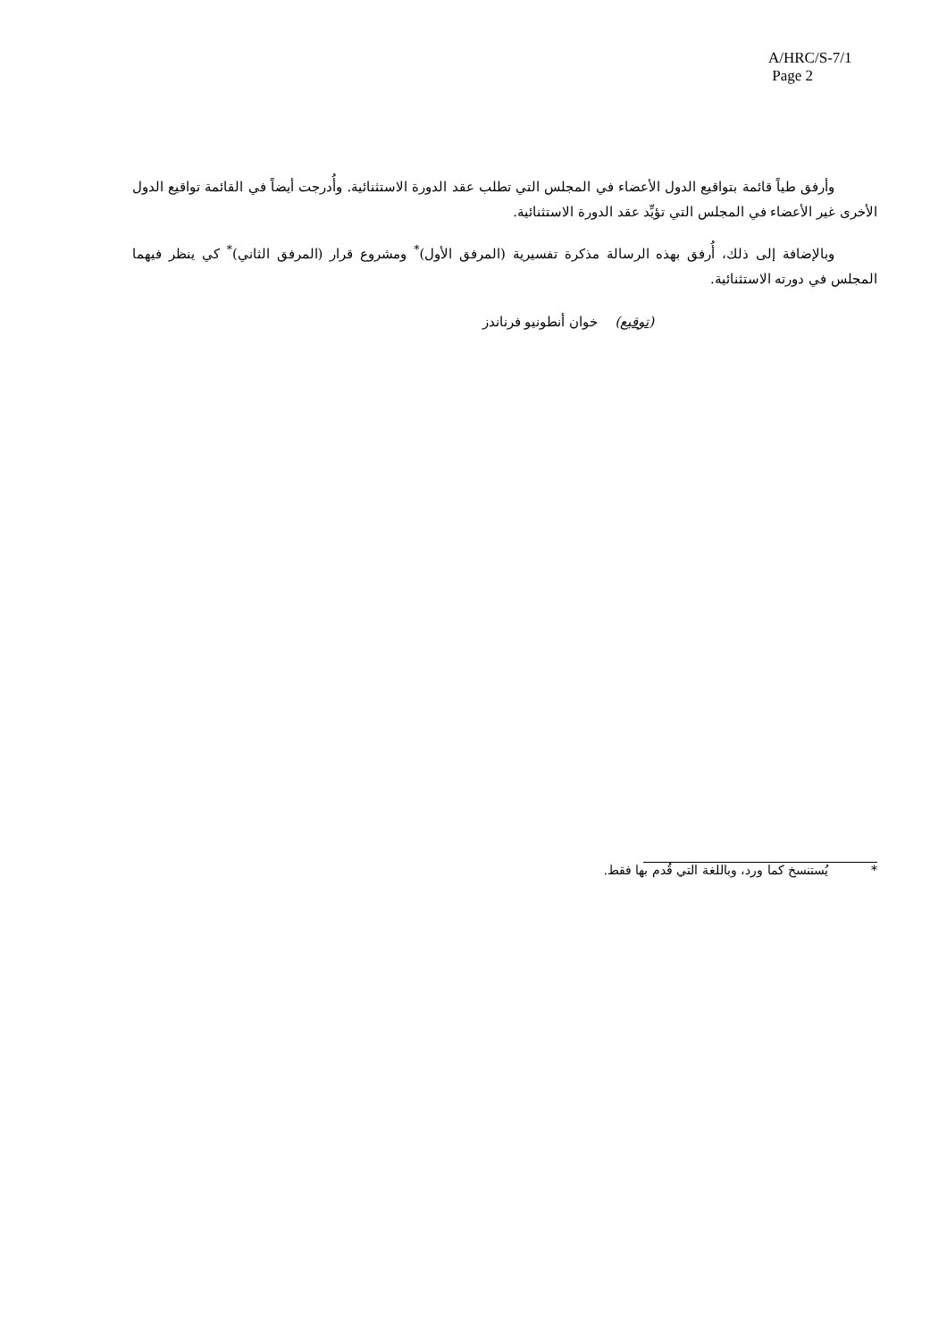A/HRC/S-7/1
Page 2
وأرفق طياً قائمة بتواقيع الدول الأعضاء في المجلس التي تطلب عقد الدورة الاستثنائية. وأُدرجت أيضاً في القائمة تواقيع الدول الأخرى غير الأعضاء في المجلس التي تؤيِّد عقد الدورة الاستثنائية.
وبالإضافة إلى ذلك، أُرفق بهذه الرسالة مذكرة تفسيرية (المرفق الأول)<sup>*</sup> ومشروع قرار (المرفق الثاني)<sup>*</sup> كي ينظر فيهما المجلس في دورته الاستثنائية.
(توقيع) خوان أنطونيو فرناندز
* يُستنسخ كما ورد، وباللغة التي قُدم بها فقط.